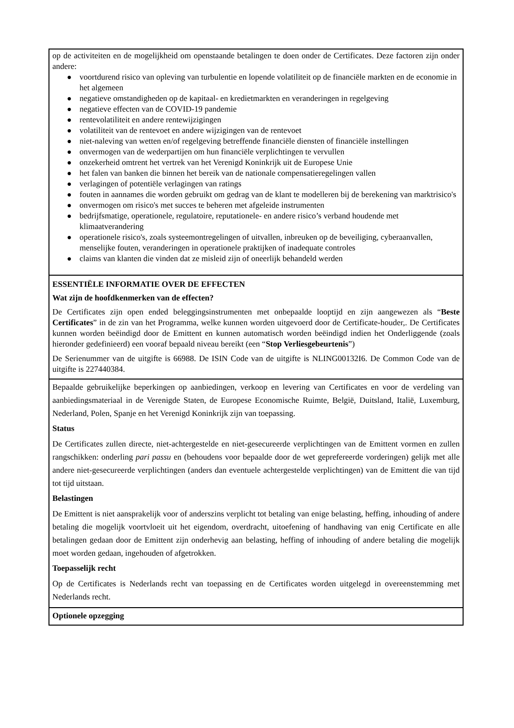op de activiteiten en de mogelijkheid om openstaande betalingen te doen onder de Certificates. Deze factoren zijn onder andere:
● voortdurend risico van opleving van turbulentie en lopende volatiliteit op de financiële markten en de economie in het algemeen
● negatieve omstandigheden op de kapitaal- en kredietmarkten en veranderingen in regelgeving
● negatieve effecten van de COVID-19 pandemie
● rentevolatiliteit en andere rentewijzigingen
● volatiliteit van de rentevoet en andere wijzigingen van de rentevoet
● niet-naleving van wetten en/of regelgeving betreffende financiële diensten of financiële instellingen
● onvermogen van de wederpartijen om hun financiële verplichtingen te vervullen
● onzekerheid omtrent het vertrek van het Verenigd Koninkrijk uit de Europese Unie
● het falen van banken die binnen het bereik van de nationale compensatieregelingen vallen
● verlagingen of potentiële verlagingen van ratings
● fouten in aannames die worden gebruikt om gedrag van de klant te modelleren bij de berekening van marktrisico's
● onvermogen om risico's met succes te beheren met afgeleide instrumenten
● bedrijfsmatige, operationele, regulatoire, reputationele- en andere risico’s verband houdende met klimaatverandering
● operationele risico's, zoals systeemontregelingen of uitvallen, inbreuken op de beveiliging, cyberaanvallen, menselijke fouten, veranderingen in operationele praktijken of inadequate controles
● claims van klanten die vinden dat ze misleid zijn of oneerlijk behandeld werden
ESSENTIËLE INFORMATIE OVER DE EFFECTEN
Wat zijn de hoofdkenmerken van de effecten?
De Certificates zijn open ended beleggingsinstrumenten met onbepaalde looptijd en zijn aangewezen als “Beste Certificates” in de zin van het Programma, welke kunnen worden uitgevoerd door de Certificate-houder,. De Certificates kunnen worden beëindigd door de Emittent en kunnen automatisch worden beëindigd indien het Onderliggende (zoals hieronder gedefinieerd) een vooraf bepaald niveau bereikt (een “Stop Verliesgebeurtenis”)
De Serienummer van de uitgifte is 66988. De ISIN Code van de uitgifte is NLING00132I6. De Common Code van de uitgifte is 227440384.
Bepaalde gebruikelijke beperkingen op aanbiedingen, verkoop en levering van Certificates en voor de verdeling van aanbiedingsmateriaal in de Verenigde Staten, de Europese Economische Ruimte, België, Duitsland, Italië, Luxemburg, Nederland, Polen, Spanje en het Verenigd Koninkrijk zijn van toepassing.
Status
De Certificates zullen directe, niet-achtergestelde en niet-gesecureerde verplichtingen van de Emittent vormen en zullen rangschikken: onderling pari passu en (behoudens voor bepaalde door de wet geprefereerde vorderingen) gelijk met alle andere niet-gesecureerde verplichtingen (anders dan eventuele achtergestelde verplichtingen) van de Emittent die van tijd tot tijd uitstaan.
Belastingen
De Emittent is niet aansprakelijk voor of anderszins verplicht tot betaling van enige belasting, heffing, inhouding of andere betaling die mogelijk voortvloeit uit het eigendom, overdracht, uitoefening of handhaving van enig Certificate en alle betalingen gedaan door de Emittent zijn onderhevig aan belasting, heffing of inhouding of andere betaling die mogelijk moet worden gedaan, ingehouden of afgetrokken.
Toepasselijk recht
Op de Certificates is Nederlands recht van toepassing en de Certificates worden uitgelegd in overeenstemming met Nederlands recht.
Optionele opzegging